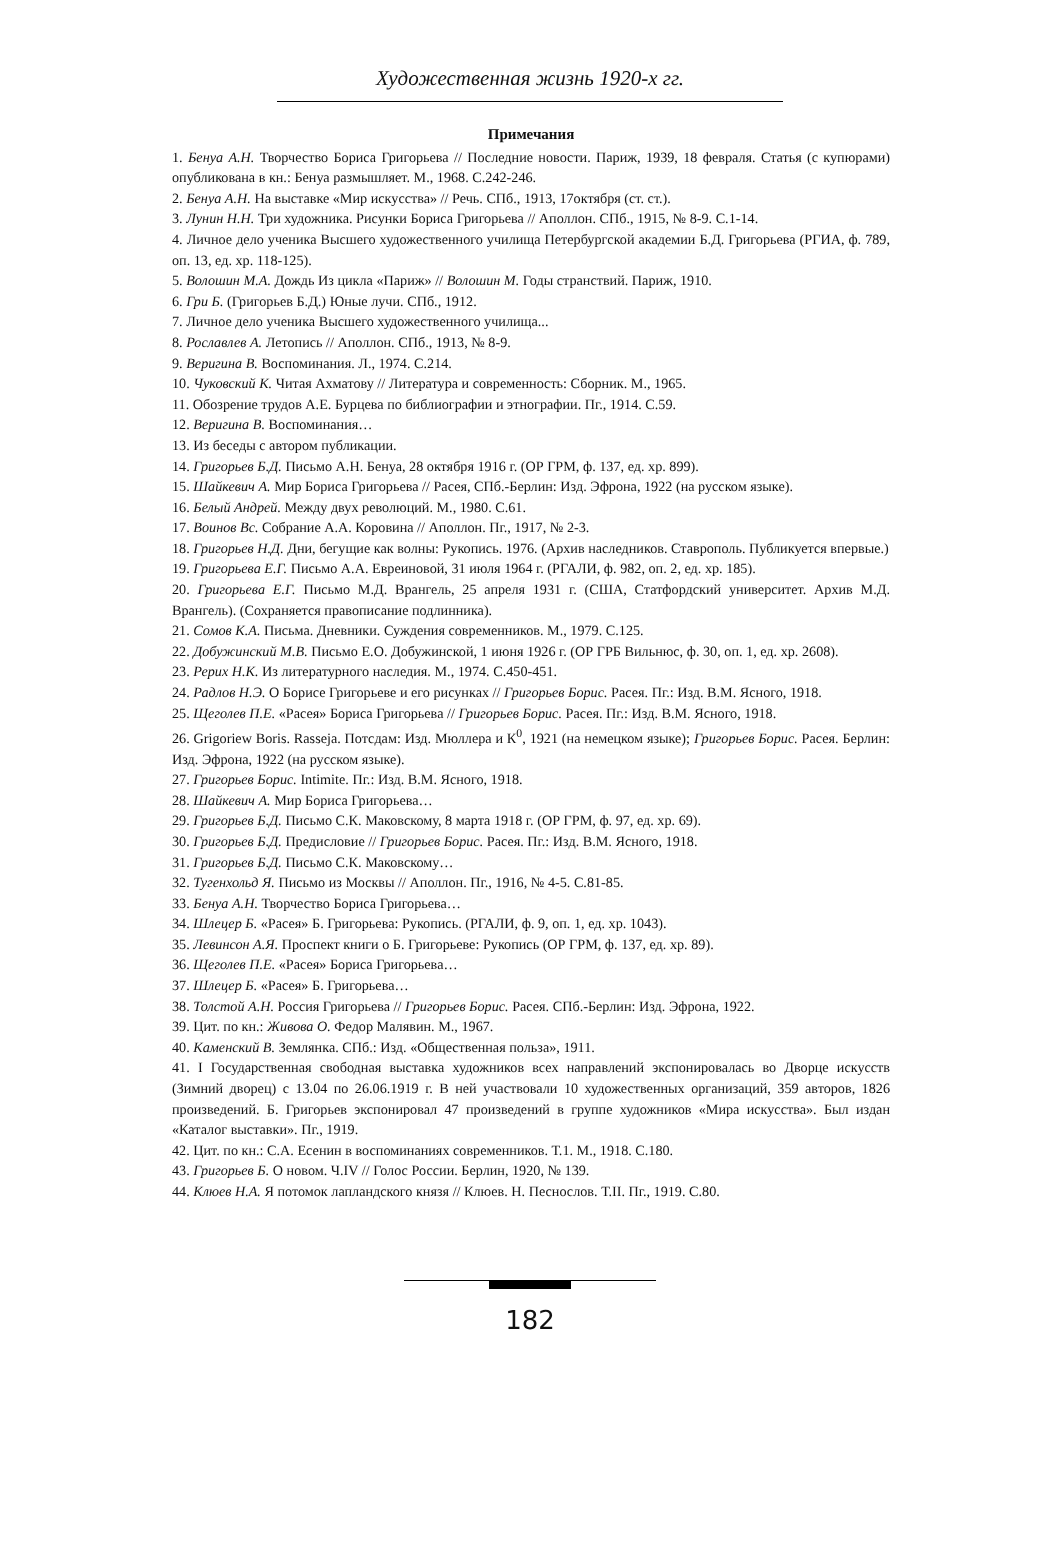Художественная жизнь 1920-х гг.
Примечания
1. Бенуа А.Н. Творчество Бориса Григорьева // Последние новости. Париж, 1939, 18 февраля. Статья (с купюрами) опубликована в кн.: Бенуа размышляет. М., 1968. С.242-246.
2. Бенуа А.Н. На выставке «Мир искусства» // Речь. СПб., 1913, 17октября (ст. ст.).
3. Лунин Н.Н. Три художника. Рисунки Бориса Григорьева // Аполлон. СПб., 1915, № 8-9. С.1-14.
4. Личное дело ученика Высшего художественного училища Петербургской академии Б.Д. Григорьева (РГИА, ф. 789, оп. 13, ед. хр. 118-125).
5. Волошин М.А. Дождь Из цикла «Париж» // Волошин М. Годы странствий. Париж, 1910.
6. Гри Б. (Григорьев Б.Д.) Юные лучи. СПб., 1912.
7. Личное дело ученика Высшего художественного училища...
8. Рославлев А. Летопись // Аполлон. СПб., 1913, № 8-9.
9. Веригина В. Воспоминания. Л., 1974. С.214.
10. Чуковский К. Читая Ахматову // Литература и современность: Сборник. М., 1965.
11. Обозрение трудов А.Е. Бурцева по библиографии и этнографии. Пг., 1914. С.59.
12. Веригина В. Воспоминания…
13. Из беседы с автором публикации.
14. Григорьев Б.Д. Письмо А.Н. Бенуа, 28 октября 1916 г. (ОР ГРМ, ф. 137, ед. хр. 899).
15. Шайкевич А. Мир Бориса Григорьева // Расея, СПб.-Берлин: Изд. Эфрона, 1922 (на русском языке).
16. Белый Андрей. Между двух революций. М., 1980. С.61.
17. Воинов Вс. Собрание А.А. Коровина // Аполлон. Пг., 1917, № 2-3.
18. Григорьев Н.Д. Дни, бегущие как волны: Рукопись. 1976. (Архив наследников. Ставрополь. Публикуется впервые.)
19. Григорьева Е.Г. Письмо А.А. Евреиновой, 31 июля 1964 г. (РГАЛИ, ф. 982, оп. 2, ед. хр. 185).
20. Григорьева Е.Г. Письмо М.Д. Врангель, 25 апреля 1931 г. (США, Статфордский университет. Архив М.Д. Врангель). (Сохраняется правописание подлинника).
21. Сомов К.А. Письма. Дневники. Суждения современников. М., 1979. С.125.
22. Добужинский М.В. Письмо Е.О. Добужинской, 1 июня 1926 г. (ОР ГРБ Вильнюс, ф. 30, оп. 1, ед. хр. 2608).
23. Рерих Н.К. Из литературного наследия. М., 1974. С.450-451.
24. Радлов Н.Э. О Борисе Григорьеве и его рисунках // Григорьев Борис. Расея. Пг.: Изд. В.М. Ясного, 1918.
25. Щеголев П.Е. «Расея» Бориса Григорьева // Григорьев Борис. Расея. Пг.: Изд. В.М. Ясного, 1918.
26. Grigoriew Boris. Rasseja. Потсдам: Изд. Мюллера и К<sup>0</sup>, 1921 (на немецком языке); Григорьев Борис. Расея. Берлин: Изд. Эфрона, 1922 (на русском языке).
27. Григорьев Борис. Intimite. Пг.: Изд. В.М. Ясного, 1918.
28. Шайкевич А. Мир Бориса Григорьева…
29. Григорьев Б.Д. Письмо С.К. Маковскому, 8 марта 1918 г. (ОР ГРМ, ф. 97, ед. хр. 69).
30. Григорьев Б.Д. Предисловие // Григорьев Борис. Расея. Пг.: Изд. В.М. Ясного, 1918.
31. Григорьев Б.Д. Письмо С.К. Маковскому…
32. Тугенхольд Я. Письмо из Москвы // Аполлон. Пг., 1916, № 4-5. С.81-85.
33. Бенуа А.Н. Творчество Бориса Григорьева…
34. Шлецер Б. «Расея» Б. Григорьева: Рукопись. (РГАЛИ, ф. 9, оп. 1, ед. хр. 1043).
35. Левинсон А.Я. Проспект книги о Б. Григорьеве: Рукопись (ОР ГРМ, ф. 137, ед. хр. 89).
36. Щеголев П.Е. «Расея» Бориса Григорьева…
37. Шлецер Б. «Расея» Б. Григорьева…
38. Толстой А.Н. Россия Григорьева // Григорьев Борис. Расея. СПб.-Берлин: Изд. Эфрона, 1922.
39. Цит. по кн.: Живова О. Федор Малявин. М., 1967.
40. Каменский В. Землянка. СПб.: Изд. «Общественная польза», 1911.
41. I Государственная свободная выставка художников всех направлений экспонировалась во Дворце искусств (Зимний дворец) с 13.04 по 26.06.1919 г. В ней участвовали 10 художественных организаций, 359 авторов, 1826 произведений. Б. Григорьев экспонировал 47 произведений в группе художников «Мира искусства». Был издан «Каталог выставки». Пг., 1919.
42. Цит. по кн.: С.А. Есенин в воспоминаниях современников. Т.1. М., 1918. С.180.
43. Григорьев Б. О новом. Ч.IV // Голос России. Берлин, 1920, № 139.
44. Клюев Н.А. Я потомок лапландского князя // Клюев. Н. Песнослов. Т.II. Пг., 1919. С.80.
182